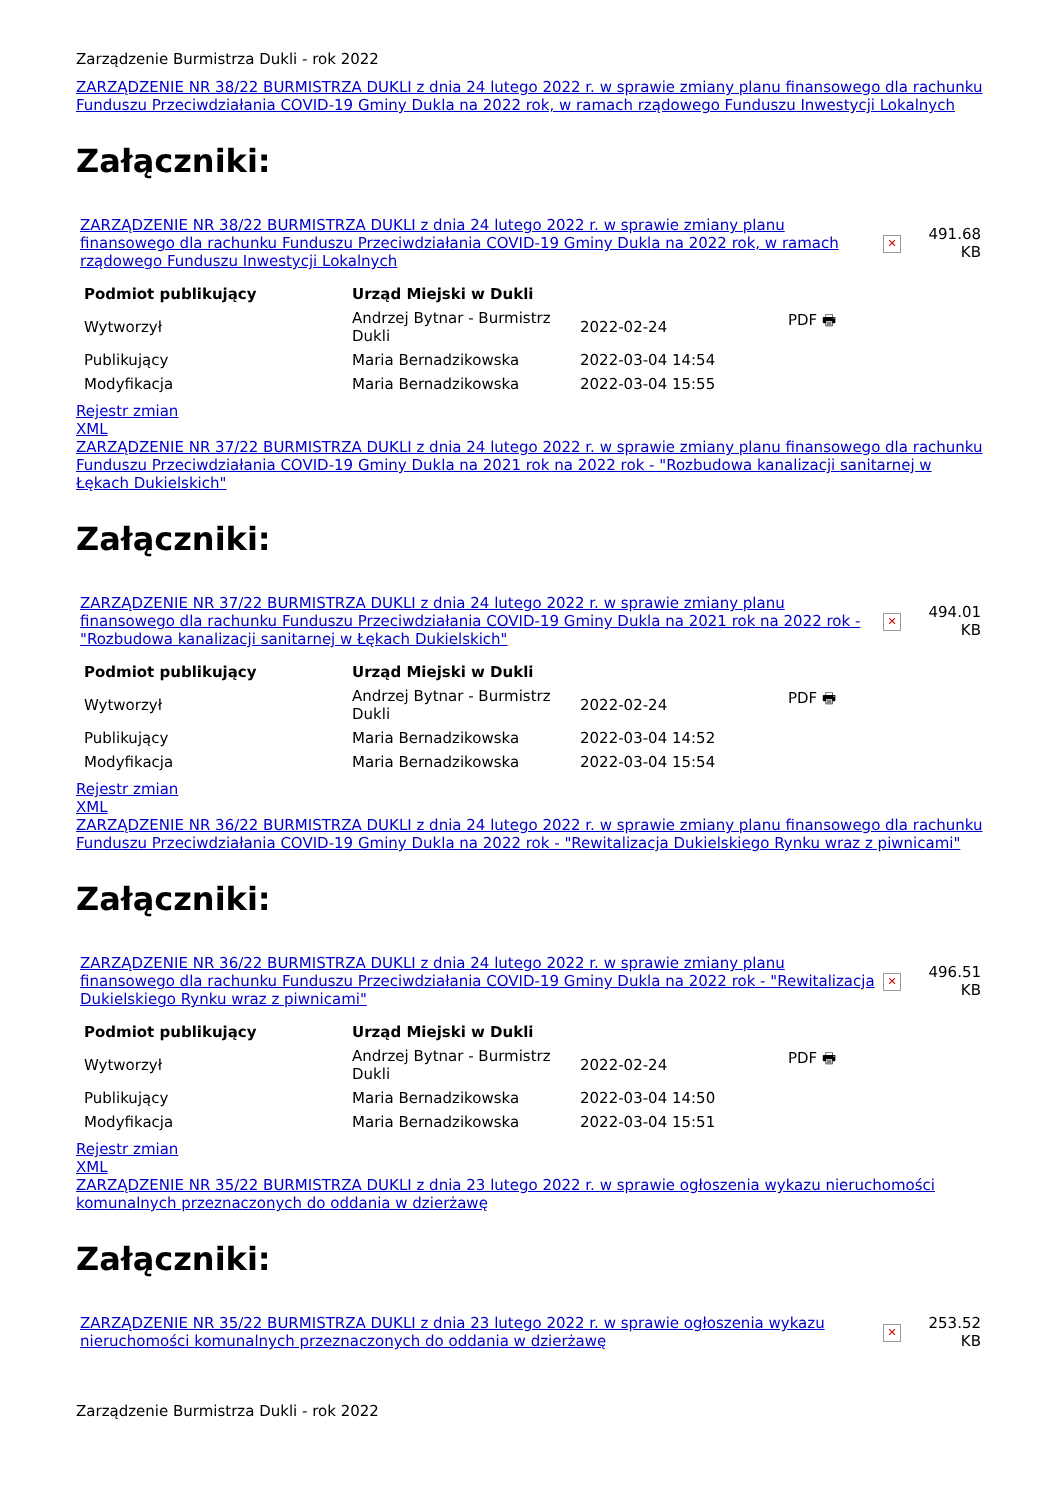Zarządzenie Burmistrza Dukli - rok 2022
ZARZĄDZENIE NR 38/22 BURMISTRZA DUKLI z dnia 24 lutego 2022 r. w sprawie zmiany planu finansowego dla rachunku Funduszu Przeciwdziałania COVID-19 Gminy Dukla na 2022 rok, w ramach rządowego Funduszu Inwestycji Lokalnych
Załączniki:
| ZARZĄDZENIE NR 38/22 BURMISTRZA DUKLI z dnia 24 lutego 2022 r. w sprawie zmiany planu finansowego dla rachunku Funduszu Przeciwdziałania COVID-19 Gminy Dukla na 2022 rok, w ramach rządowego Funduszu Inwestycji Lokalnych | ✕ | 491.68 KB |
| Podmiot publikujący | Urząd Miejski w Dukli | | |
| --- | --- | --- | --- |
| Wytworzył | Andrzej Bytnar - Burmistrz Dukli | 2022-02-24 | PDF 🖶 |
| Publikujący | Maria Bernadzikowska | 2022-03-04 14:54 | |
| Modyfikacja | Maria Bernadzikowska | 2022-03-04 15:55 | |
Rejestr zmian
XML
ZARZĄDZENIE NR 37/22 BURMISTRZA DUKLI z dnia 24 lutego 2022 r. w sprawie zmiany planu finansowego dla rachunku Funduszu Przeciwdziałania COVID-19 Gminy Dukla na 2021 rok na 2022 rok - "Rozbudowa kanalizacji sanitarnej w Łękach Dukielskich"
Załączniki:
| ZARZĄDZENIE NR 37/22 BURMISTRZA DUKLI z dnia 24 lutego 2022 r. w sprawie zmiany planu finansowego dla rachunku Funduszu Przeciwdziałania COVID-19 Gminy Dukla na 2021 rok na 2022 rok - "Rozbudowa kanalizacji sanitarnej w Łękach Dukielskich" | ✕ | 494.01 KB |
| Podmiot publikujący | Urząd Miejski w Dukli | | |
| --- | --- | --- | --- |
| Wytworzył | Andrzej Bytnar - Burmistrz Dukli | 2022-02-24 | PDF 🖶 |
| Publikujący | Maria Bernadzikowska | 2022-03-04 14:52 | |
| Modyfikacja | Maria Bernadzikowska | 2022-03-04 15:54 | |
Rejestr zmian
XML
ZARZĄDZENIE NR 36/22 BURMISTRZA DUKLI z dnia 24 lutego 2022 r. w sprawie zmiany planu finansowego dla rachunku Funduszu Przeciwdziałania COVID-19 Gminy Dukla na 2022 rok - "Rewitalizacja Dukielskiego Rynku wraz z piwnicami"
Załączniki:
| ZARZĄDZENIE NR 36/22 BURMISTRZA DUKLI z dnia 24 lutego 2022 r. w sprawie zmiany planu finansowego dla rachunku Funduszu Przeciwdziałania COVID-19 Gminy Dukla na 2022 rok - "Rewitalizacja Dukielskiego Rynku wraz z piwnicami" | ✕ | 496.51 KB |
| Podmiot publikujący | Urząd Miejski w Dukli | | |
| --- | --- | --- | --- |
| Wytworzył | Andrzej Bytnar - Burmistrz Dukli | 2022-02-24 | PDF 🖶 |
| Publikujący | Maria Bernadzikowska | 2022-03-04 14:50 | |
| Modyfikacja | Maria Bernadzikowska | 2022-03-04 15:51 | |
Rejestr zmian
XML
ZARZĄDZENIE NR 35/22 BURMISTRZA DUKLI z dnia 23 lutego 2022 r. w sprawie ogłoszenia wykazu nieruchomości komunalnych przeznaczonych do oddania w dzierżawę
Załączniki:
| ZARZĄDZENIE NR 35/22 BURMISTRZA DUKLI z dnia 23 lutego 2022 r. w sprawie ogłoszenia wykazu nieruchomości komunalnych przeznaczonych do oddania w dzierżawę | ✕ | 253.52 KB |
Zarządzenie Burmistrza Dukli - rok 2022